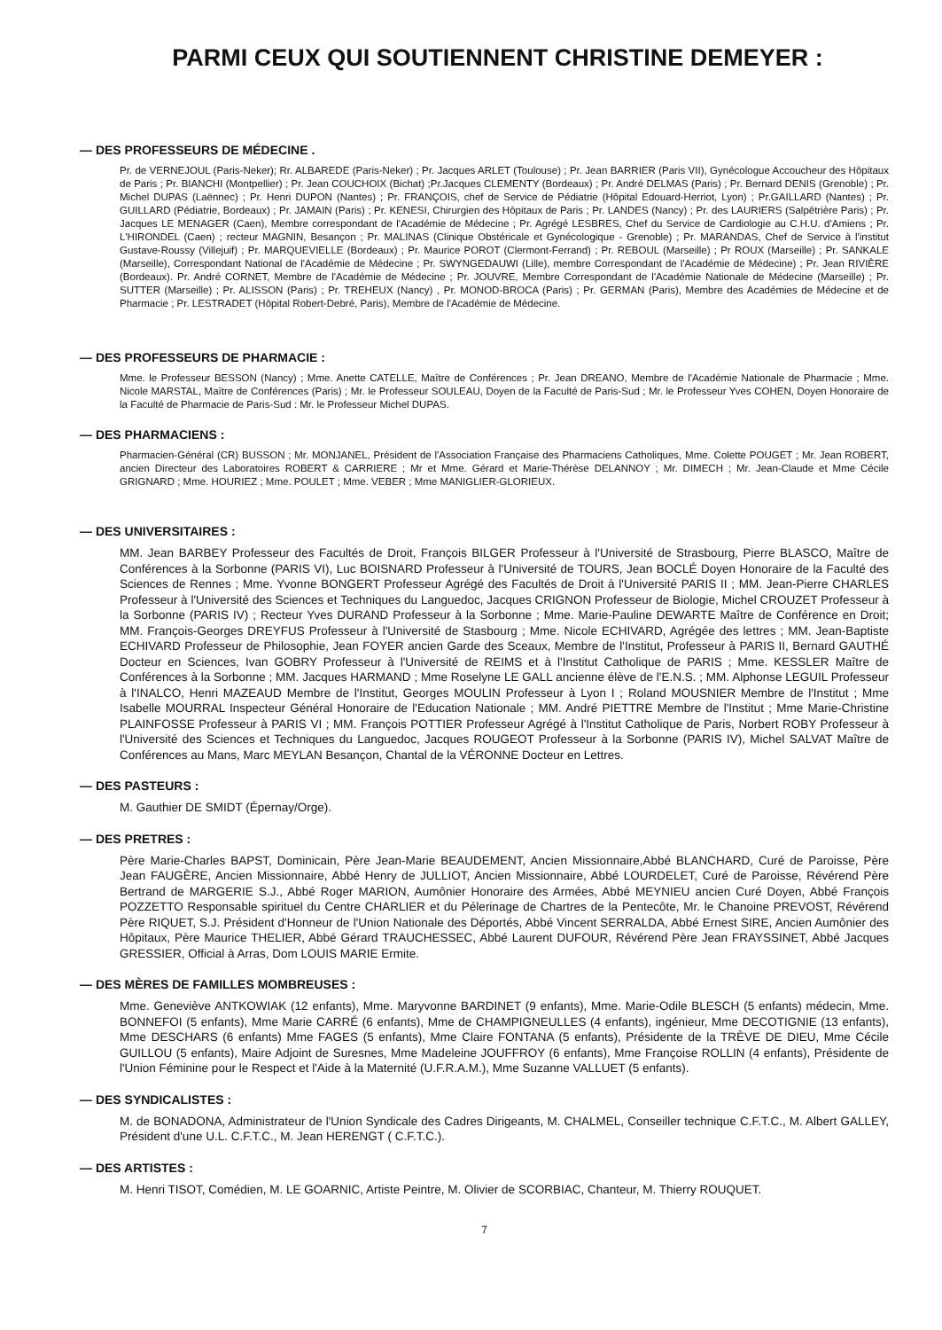PARMI CEUX QUI SOUTIENNENT CHRISTINE DEMEYER :
— DES PROFESSEURS DE MÉDECINE .
Pr. de VERNEJOUL (Paris-Neker); Rr. ALBAREDE (Paris-Neker) ; Pr. Jacques ARLET (Toulouse) ; Pr. Jean BARRIER (Paris VII), Gynécologue Accoucheur des Hôpitaux de Paris ; Pr. BIANCHI (Montpellier) ; Pr. Jean COUCHOIX (Bichat) ;Pr.Jacques CLEMENTY (Bordeaux) ; Pr. André DELMAS (Paris) ; Pr. Bernard DENIS (Grenoble) ; Pr. Michel DUPAS (Laënnec) ; Pr. Henri DUPON (Nantes) ; Pr. FRANÇOIS, chef de Service de Pédiatrie (Hôpital Edouard-Herriot, Lyon) ; Pr.GAILLARD (Nantes) ; Pr. GUILLARD (Pédiatrie, Bordeaux) ; Pr. JAMAIN (Paris) ; Pr. KENESI, Chirurgien des Hôpitaux de Paris ; Pr. LANDES (Nancy) ; Pr. des LAURIERS (Salpêtrière Paris) ; Pr. Jacques LE MENAGER (Caen), Membre correspondant de l'Académie de Médecine ; Pr. Agrégé LESBRES, Chef du Service de Cardiologie au C.H.U. d'Amiens ; Pr. L'HIRONDEL (Caen) ; recteur MAGNIN, Besançon ; Pr. MALINAS (Clinique Obstéricale et Gynécologique - Grenoble) ; Pr. MARANDAS, Chef de Service à l'institut Gustave-Roussy (Villejuif) ; Pr. MARQUEVIELLE (Bordeaux) ; Pr. Maurice POROT (Clermont-Ferrand) ; Pr. REBOUL (Marseille) ; Pr ROUX (Marseille) ; Pr. SANKALE (Marseille), Correspondant National de l'Académie de Médecine ; Pr. SWYNGEDAUWI (Lille), membre Correspondant de l'Académie de Médecine) ; Pr. Jean RIVIÈRE (Bordeaux). Pr. André CORNET, Membre de l'Académie de Médecine ; Pr. JOUVRE, Membre Correspondant de l'Académie Nationale de Médecine (Marseille) ; Pr. SUTTER (Marseille) ; Pr. ALISSON (Paris) ; Pr. TREHEUX (Nancy) , Pr. MONOD-BROCA (Paris) ; Pr. GERMAN (Paris), Membre des Académies de Médecine et de Pharmacie ; Pr. LESTRADET (Hôpital Robert-Debré, Paris), Membre de l'Académie de Médecine.
— DES PROFESSEURS DE PHARMACIE :
Mme. le Professeur BESSON (Nancy) ; Mme. Anette CATELLE, Maître de Conférences ; Pr. Jean DREANO, Membre de l'Académie Nationale de Pharmacie ; Mme. Nicole MARSTAL, Maître de Conférences (Paris) ; Mr. le Professeur SOULEAU, Doyen de la Faculté de Paris-Sud ; Mr. le Professeur Yves COHEN, Doyen Honoraire de la Faculté de Pharmacie de Paris-Sud : Mr. le Professeur Michel DUPAS.
— DES PHARMACIENS :
Pharmacien-Général (CR) BUSSON ; Mr. MONJANEL, Président de l'Association Française des Pharmaciens Catholiques, Mme. Colette POUGET ; Mr. Jean ROBERT, ancien Directeur des Laboratoires ROBERT & CARRIERE ; Mr et Mme. Gérard et Marie-Thérèse DELANNOY ; Mr. DIMECH ; Mr. Jean-Claude et Mme Cécile GRIGNARD ; Mme. HOURIEZ ; Mme. POULET ; Mme. VEBER ; Mme MANIGLIER-GLORIEUX.
— DES UNIVERSITAIRES :
MM. Jean BARBEY Professeur des Facultés de Droit, François BILGER Professeur à l'Université de Strasbourg, Pierre BLASCO, Maître de Conférences à la Sorbonne (PARIS VI), Luc BOISNARD Professeur à l'Université de TOURS, Jean BOCLÉ Doyen Honoraire de la Faculté des Sciences de Rennes ; Mme. Yvonne BONGERT Professeur Agrégé des Facultés de Droit à l'Université PARIS II ; MM. Jean-Pierre CHARLES Professeur à l'Université des Sciences et Techniques du Languedoc, Jacques CRIGNON Professeur de Biologie, Michel CROUZET Professeur à la Sorbonne (PARIS IV) ; Recteur Yves DURAND Professeur à la Sorbonne ; Mme. Marie-Pauline DEWARTE Maître de Conférence en Droit; MM. François-Georges DREYFUS Professeur à l'Université de Stasbourg ; Mme. Nicole ECHIVARD, Agrégée des lettres ; MM. Jean-Baptiste ECHIVARD Professeur de Philosophie, Jean FOYER ancien Garde des Sceaux, Membre de l'Institut, Professeur à PARIS II, Bernard GAUTHÉ Docteur en Sciences, Ivan GOBRY Professeur à l'Université de REIMS et à l'Institut Catholique de PARIS ; Mme. KESSLER Maître de Conférences à la Sorbonne ; MM. Jacques HARMAND ; Mme Roselyne LE GALL ancienne élève de l'E.N.S. ; MM. Alphonse LEGUIL Professeur à l'INALCO, Henri MAZEAUD Membre de l'Institut, Georges MOULIN Professeur à Lyon I ; Roland MOUSNIER Membre de l'Institut ; Mme Isabelle MOURRAL Inspecteur Général Honoraire de l'Education Nationale ; MM. André PIETTRE Membre de l'Institut ; Mme Marie-Christine PLAINFOSSE Professeur à PARIS VI ; MM. François POTTIER Professeur Agrégé à l'Institut Catholique de Paris, Norbert ROBY Professeur à l'Université des Sciences et Techniques du Languedoc, Jacques ROUGEOT Professeur à la Sorbonne (PARIS IV), Michel SALVAT Maître de Conférences au Mans, Marc MEYLAN Besançon, Chantal de la VÉRONNE Docteur en Lettres.
— DES PASTEURS :
M. Gauthier DE SMIDT (Épernay/Orge).
— DES PRETRES :
Père Marie-Charles BAPST, Dominicain, Père Jean-Marie BEAUDEMENT, Ancien Missionnaire,Abbé BLANCHARD, Curé de Paroisse, Père Jean FAUGÈRE, Ancien Missionnaire, Abbé Henry de JULLIOT, Ancien Missionnaire, Abbé LOURDELET, Curé de Paroisse, Révérend Père Bertrand de MARGERIE S.J., Abbé Roger MARION, Aumônier Honoraire des Armées, Abbé MEYNIEU ancien Curé Doyen, Abbé François POZZETTO Responsable spirituel du Centre CHARLIER et du Pélerinage de Chartres de la Pentecôte, Mr. le Chanoine PREVOST, Révérend Père RIQUET, S.J. Président d'Honneur de l'Union Nationale des Déportés, Abbé Vincent SERRALDA, Abbé Ernest SIRE, Ancien Aumônier des Hôpitaux, Père Maurice THELIER, Abbé Gérard TRAUCHESSEC, Abbé Laurent DUFOUR, Révérend Père Jean FRAYSSINET, Abbé Jacques GRESSIER, Official à Arras, Dom LOUIS MARIE Ermite.
— DES MÈRES DE FAMILLES MOMBREUSES :
Mme. Geneviève ANTKOWIAK (12 enfants), Mme. Maryvonne BARDINET (9 enfants), Mme. Marie-Odile BLESCH (5 enfants) médecin, Mme. BONNEFOI (5 enfants), Mme Marie CARRÉ (6 enfants), Mme de CHAMPIGNEULLES (4 enfants), ingénieur, Mme DECOTIGNIE (13 enfants), Mme DESCHARS (6 enfants) Mme FAGES (5 enfants), Mme Claire FONTANA (5 enfants), Présidente de la TRÈVE DE DIEU, Mme Cécile GUILLOU (5 enfants), Maire Adjoint de Suresnes, Mme Madeleine JOUFFROY (6 enfants), Mme Françoise ROLLIN (4 enfants), Présidente de l'Union Féminine pour le Respect et l'Aide à la Maternité (U.F.R.A.M.), Mme Suzanne VALLUET (5 enfants).
— DES SYNDICALISTES :
M. de BONADONA, Administrateur de l'Union Syndicale des Cadres Dirigeants, M. CHALMEL, Conseiller technique C.F.T.C., M. Albert GALLEY, Président d'une U.L. C.F.T.C., M. Jean HERENGT ( C.F.T.C.).
— DES ARTISTES :
M. Henri TISOT, Comédien, M. LE GOARNIC, Artiste Peintre, M. Olivier de SCORBIAC, Chanteur, M. Thierry ROUQUET.
7